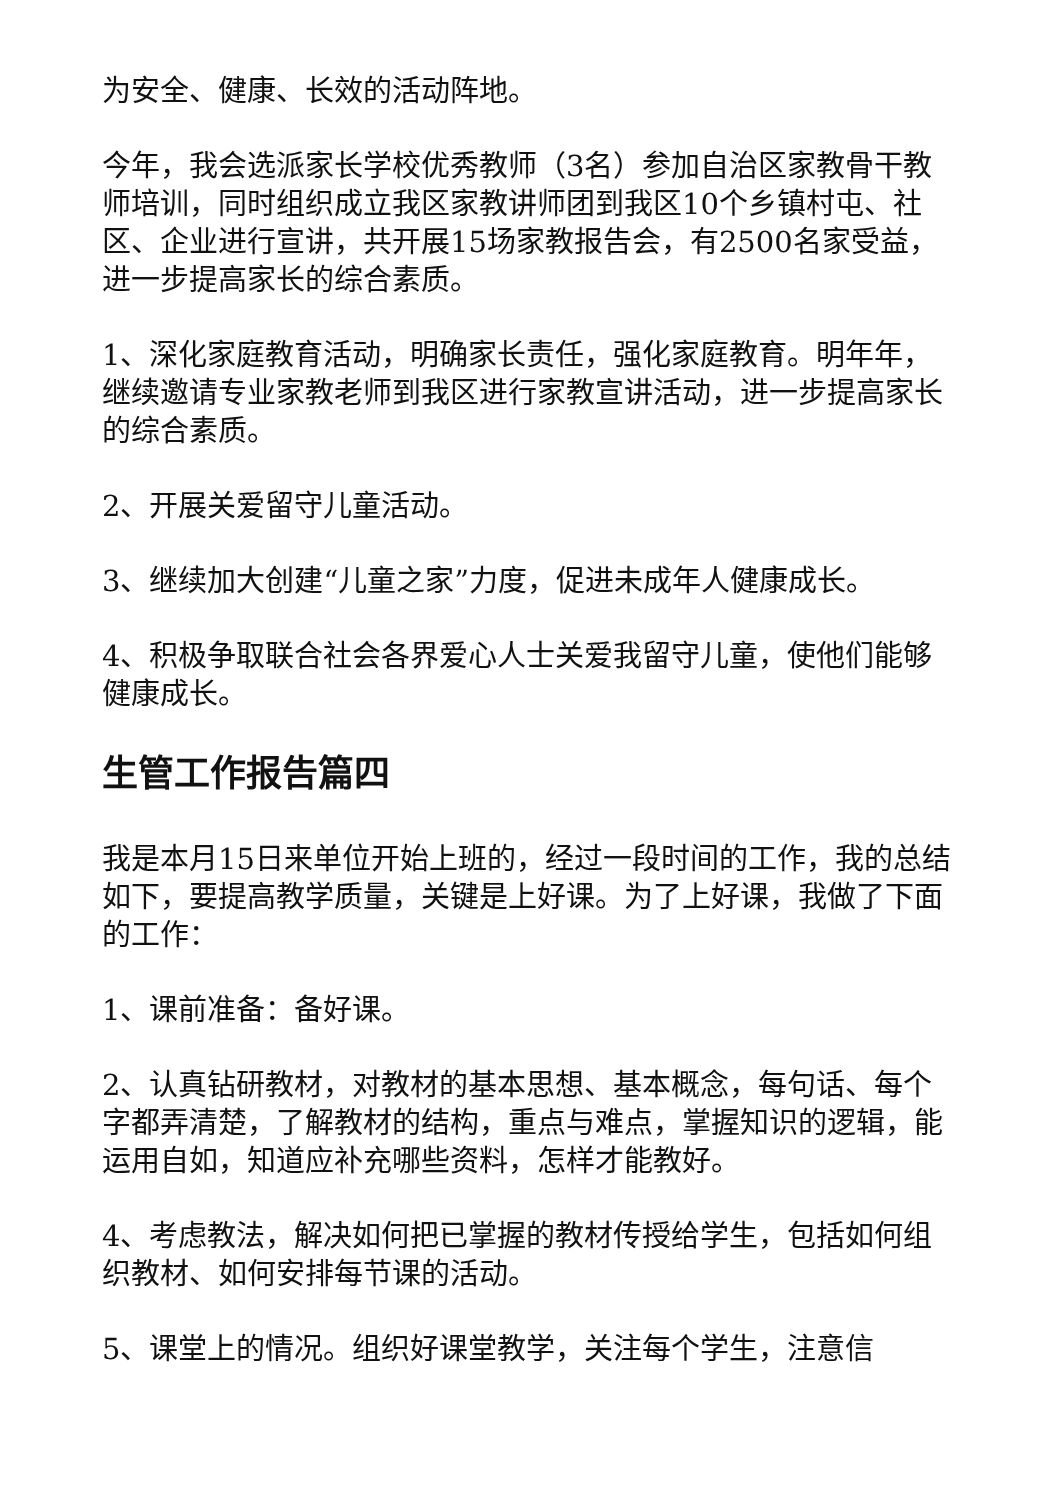为安全、健康、长效的活动阵地。
今年，我会选派家长学校优秀教师（3名）参加自治区家教骨干教师培训，同时组织成立我区家教讲师团到我区10个乡镇村屯、社区、企业进行宣讲，共开展15场家教报告会，有2500名家受益，进一步提高家长的综合素质。
1、深化家庭教育活动，明确家长责任，强化家庭教育。明年年，继续邀请专业家教老师到我区进行家教宣讲活动，进一步提高家长的综合素质。
2、开展关爱留守儿童活动。
3、继续加大创建“儿童之家”力度，促进未成年人健康成长。
4、积极争取联合社会各界爱心人士关爱我留守儿童，使他们能够健康成长。
生管工作报告篇四
我是本月15日来单位开始上班的，经过一段时间的工作，我的总结如下，要提高教学质量，关键是上好课。为了上好课，我做了下面的工作：
1、课前准备：备好课。
2、认真钻研教材，对教材的基本思想、基本概念，每句话、每个字都弄清楚，了解教材的结构，重点与难点，掌握知识的逻辑，能运用自如，知道应补充哪些资料，怎样才能教好。
4、考虑教法，解决如何把已掌握的教材传授给学生，包括如何组织教材、如何安排每节课的活动。
5、课堂上的情况。组织好课堂教学，关注每个学生，注意信